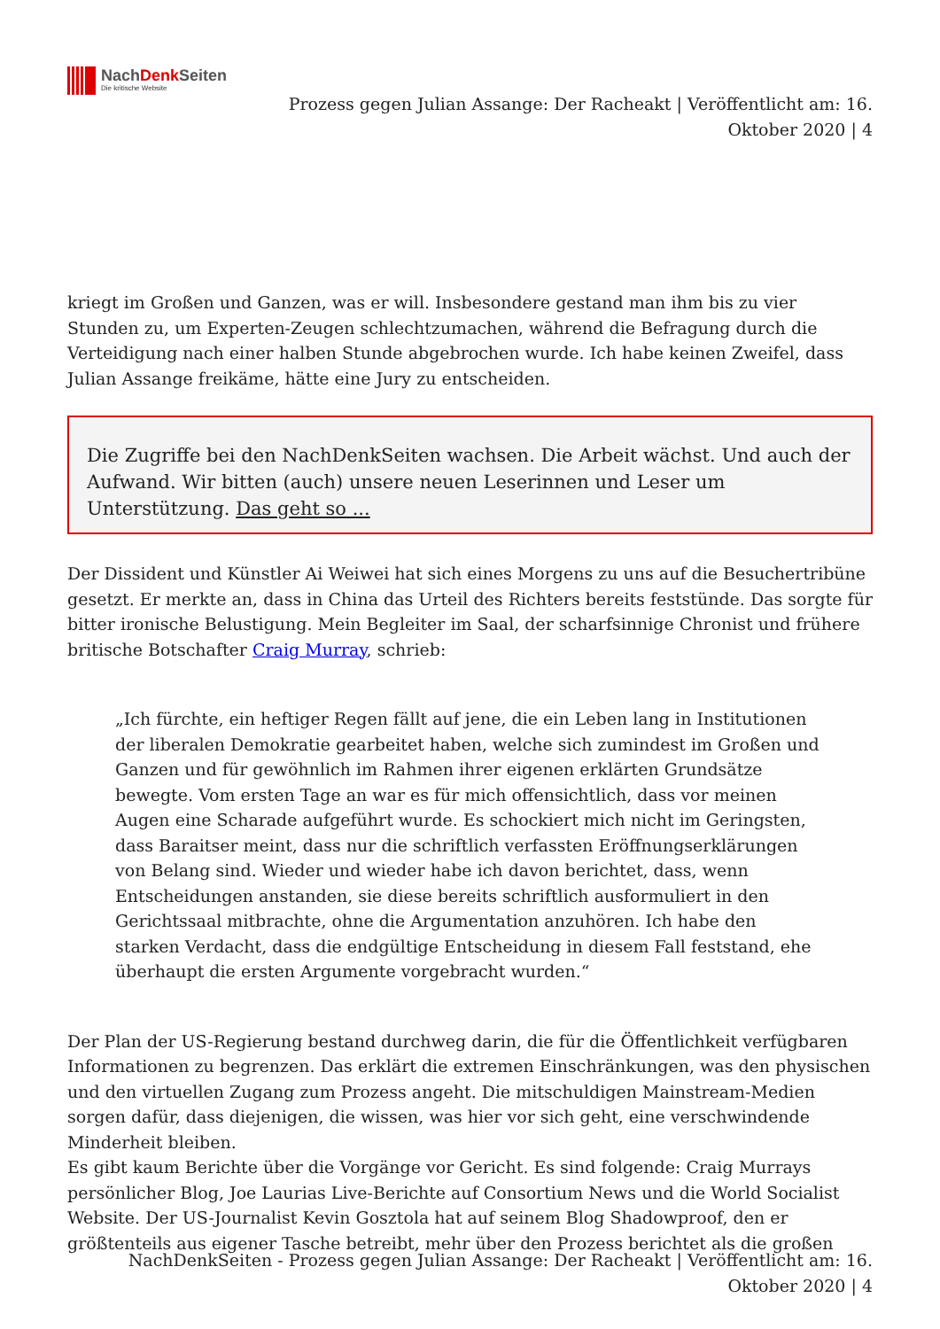NachDenk Seiten
Die kritische Website
Prozess gegen Julian Assange: Der Racheakt | Veröffentlicht am: 16. Oktober 2020 | 4
kriegt im Großen und Ganzen, was er will. Insbesondere gestand man ihm bis zu vier Stunden zu, um Experten-Zeugen schlechtzumachen, während die Befragung durch die Verteidigung nach einer halben Stunde abgebrochen wurde. Ich habe keinen Zweifel, dass Julian Assange freikäme, hätte eine Jury zu entscheiden.
Die Zugriffe bei den NachDenkSeiten wachsen. Die Arbeit wächst. Und auch der Aufwand. Wir bitten (auch) unsere neuen Leserinnen und Leser um Unterstützung. Das geht so ...
Der Dissident und Künstler Ai Weiwei hat sich eines Morgens zu uns auf die Besuchertribüne gesetzt. Er merkte an, dass in China das Urteil des Richters bereits feststünde. Das sorgte für bitter ironische Belustigung. Mein Begleiter im Saal, der scharfsinnige Chronist und frühere britische Botschafter Craig Murray, schrieb:
„Ich fürchte, ein heftiger Regen fällt auf jene, die ein Leben lang in Institutionen der liberalen Demokratie gearbeitet haben, welche sich zumindest im Großen und Ganzen und für gewöhnlich im Rahmen ihrer eigenen erklärten Grundsätze bewegte. Vom ersten Tage an war es für mich offensichtlich, dass vor meinen Augen eine Scharade aufgeführt wurde. Es schockiert mich nicht im Geringsten, dass Baraitser meint, dass nur die schriftlich verfassten Eröffnungserklärungen von Belang sind. Wieder und wieder habe ich davon berichtet, dass, wenn Entscheidungen anstanden, sie diese bereits schriftlich ausformuliert in den Gerichtssaal mitbrachte, ohne die Argumentation anzuhören. Ich habe den starken Verdacht, dass die endgültige Entscheidung in diesem Fall feststand, ehe überhaupt die ersten Argumente vorgebracht wurden.“
Der Plan der US-Regierung bestand durchweg darin, die für die Öffentlichkeit verfügbaren Informationen zu begrenzen. Das erklärt die extremen Einschränkungen, was den physischen und den virtuellen Zugang zum Prozess angeht. Die mitschuldigen Mainstream-Medien sorgen dafür, dass diejenigen, die wissen, was hier vor sich geht, eine verschwindende Minderheit bleiben.
Es gibt kaum Berichte über die Vorgänge vor Gericht. Es sind folgende: Craig Murrays persönlicher Blog, Joe Laurias Live-Berichte auf Consortium News und die World Socialist Website. Der US-Journalist Kevin Gosztola hat auf seinem Blog Shadowproof, den er größtenteils aus eigener Tasche betreibt, mehr über den Prozess berichtet als die großen
NachDenkSeiten - Prozess gegen Julian Assange: Der Racheakt | Veröffentlicht am: 16. Oktober 2020 | 4